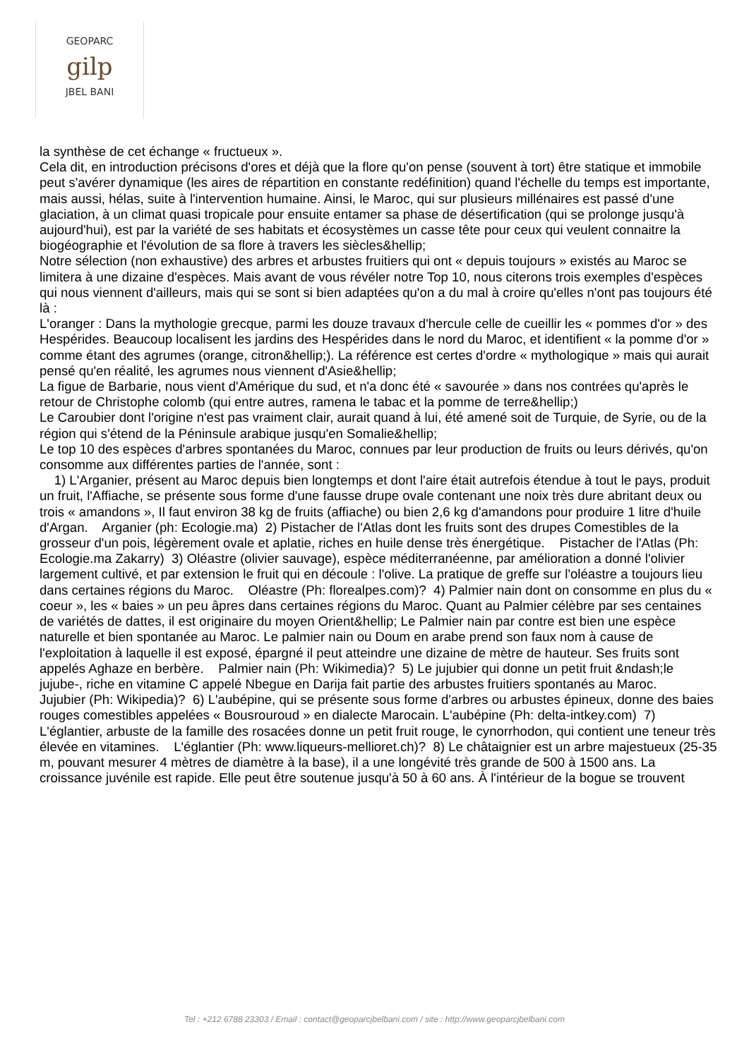GEOPARC
gilp
JBEL BANI
la synthèse de cet échange « fructueux ».
Cela dit, en introduction précisons d'ores et déjà que la flore qu'on pense (souvent à tort) être statique et immobile peut s'avérer dynamique (les aires de répartition en constante redéfinition) quand l'échelle du temps est importante, mais aussi, hélas, suite à l'intervention humaine. Ainsi, le Maroc, qui sur plusieurs millénaires est passé d'une glaciation, à un climat quasi tropicale pour ensuite entamer sa phase de désertification (qui se prolonge jusqu'à aujourd'hui), est par la variété de ses habitats et écosystèmes un casse tête pour ceux qui veulent connaitre la biogéographie et l'évolution de sa flore à travers les siècles&hellip;
Notre sélection (non exhaustive) des arbres et arbustes fruitiers qui ont « depuis toujours » existés au Maroc se limitera à une dizaine d'espèces. Mais avant de vous révéler notre Top 10, nous citerons trois exemples d'espèces qui nous viennent d'ailleurs, mais qui se sont si bien adaptées qu'on a du mal à croire qu'elles n'ont pas toujours été là :
L'oranger : Dans la mythologie grecque, parmi les douze travaux d'hercule celle de cueillir les « pommes d'or » des Hespérides. Beaucoup localisent les jardins des Hespérides dans le nord du Maroc, et identifient « la pomme d'or » comme étant des agrumes (orange, citron&hellip;). La référence est certes d'ordre « mythologique » mais qui aurait pensé qu'en réalité, les agrumes nous viennent d'Asie&hellip;
La figue de Barbarie, nous vient d'Amérique du sud, et n'a donc été « savourée » dans nos contrées qu'après le retour de Christophe colomb (qui entre autres, ramena le tabac et la pomme de terre&hellip;)
Le Caroubier dont l'origine n'est pas vraiment clair, aurait quand à lui, été amené soit de Turquie, de Syrie, ou de la région qui s'étend de la Péninsule arabique jusqu'en Somalie&hellip;
Le top 10 des espèces d'arbres spontanées du Maroc, connues par leur production de fruits ou leurs dérivés, qu'on consomme aux différentes parties de l'année, sont :
1) L'Arganier, présent au Maroc depuis bien longtemps et dont l'aire était autrefois étendue à tout le pays, produit un fruit, l'Affiache, se présente sous forme d'une fausse drupe ovale contenant une noix très dure abritant deux ou trois « amandons », Il faut environ 38 kg de fruits (affiache) ou bien 2,6 kg d'amandons pour produire 1 litre d'huile d'Argan. Arganier (ph: Ecologie.ma) 2) Pistacher de l'Atlas dont les fruits sont des drupes Comestibles de la grosseur d'un pois, légèrement ovale et aplatie, riches en huile dense très énergétique. Pistacher de l'Atlas (Ph: Ecologie.ma Zakarry) 3) Oléastre (olivier sauvage), espèce méditerranéenne, par amélioration a donné l'olivier largement cultivé, et par extension le fruit qui en découle : l'olive. La pratique de greffe sur l'oléastre a toujours lieu dans certaines régions du Maroc. Oléastre (Ph: florealpes.com)? 4) Palmier nain dont on consomme en plus du « coeur », les « baies » un peu âpres dans certaines régions du Maroc. Quant au Palmier célèbre par ses centaines de variétés de dattes, il est originaire du moyen Orient&hellip; Le Palmier nain par contre est bien une espèce naturelle et bien spontanée au Maroc. Le palmier nain ou Doum en arabe prend son faux nom à cause de l'exploitation à laquelle il est exposé, épargné il peut atteindre une dizaine de mètre de hauteur. Ses fruits sont appelés Aghaze en berbère. Palmier nain (Ph: Wikimedia)? 5) Le jujubier qui donne un petit fruit &ndash;le jujube-, riche en vitamine C appelé Nbegue en Darija fait partie des arbustes fruitiers spontanés au Maroc. Jujubier (Ph: Wikipedia)? 6) L'aubépine, qui se présente sous forme d'arbres ou arbustes épineux, donne des baies rouges comestibles appelées « Bousrouroud » en dialecte Marocain. L'aubépine (Ph: delta-intkey.com) 7) L'églantier, arbuste de la famille des rosacées donne un petit fruit rouge, le cynorrhodon, qui contient une teneur très élevée en vitamines. L'églantier (Ph: www.liqueurs-mellioret.ch)? 8) Le châtaignier est un arbre majestueux (25-35 m, pouvant mesurer 4 mètres de diamètre à la base), il a une longévité très grande de 500 à 1500 ans. La croissance juvénile est rapide. Elle peut être soutenue jusqu'à 50 à 60 ans. À l'intérieur de la bogue se trouvent
Tel : +212 6788 23303 / Email : contact@geoparcjbelbani.com / site : http://www.geoparcjbelbani.com